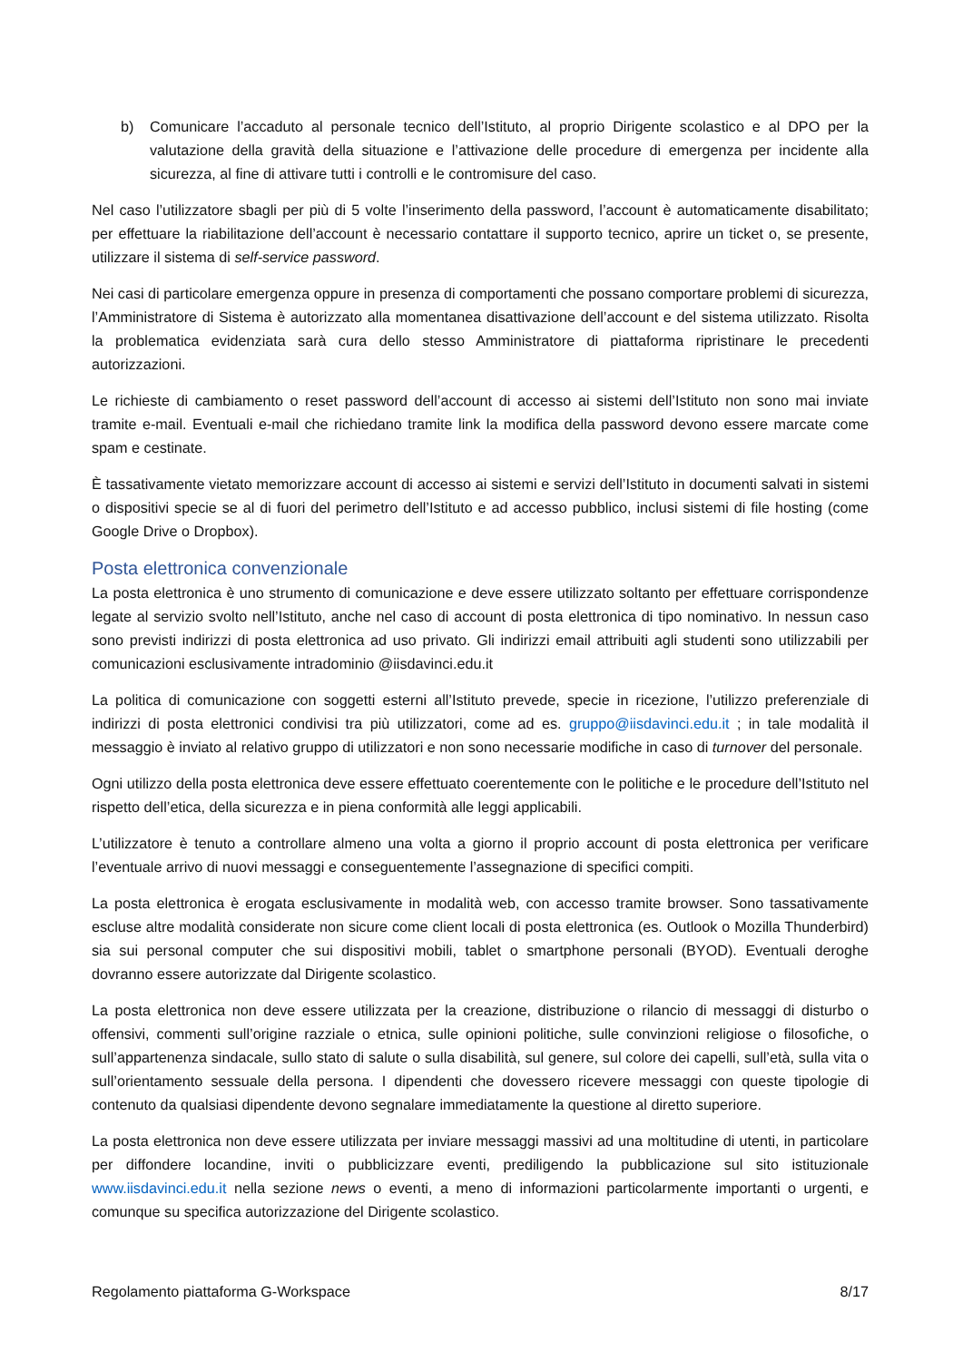b) Comunicare l’accaduto al personale tecnico dell’Istituto, al proprio Dirigente scolastico e al DPO per la valutazione della gravità della situazione e l’attivazione delle procedure di emergenza per incidente alla sicurezza, al fine di attivare tutti i controlli e le contromisure del caso.
Nel caso l’utilizzatore sbagli per più di 5 volte l’inserimento della password, l’account è automaticamente disabilitato; per effettuare la riabilitazione dell’account è necessario contattare il supporto tecnico, aprire un ticket o, se presente, utilizzare il sistema di self-service password.
Nei casi di particolare emergenza oppure in presenza di comportamenti che possano comportare problemi di sicurezza, l’Amministratore di Sistema è autorizzato alla momentanea disattivazione dell’account e del sistema utilizzato. Risolta la problematica evidenziata sarà cura dello stesso Amministratore di piattaforma ripristinare le precedenti autorizzazioni.
Le richieste di cambiamento o reset password dell’account di accesso ai sistemi dell’Istituto non sono mai inviate tramite e-mail. Eventuali e-mail che richiedano tramite link la modifica della password devono essere marcate come spam e cestinate.
È tassativamente vietato memorizzare account di accesso ai sistemi e servizi dell’Istituto in documenti salvati in sistemi o dispositivi specie se al di fuori del perimetro dell’Istituto e ad accesso pubblico, inclusi sistemi di file hosting (come Google Drive o Dropbox).
Posta elettronica convenzionale
La posta elettronica è uno strumento di comunicazione e deve essere utilizzato soltanto per effettuare corrispondenze legate al servizio svolto nell’Istituto, anche nel caso di account di posta elettronica di tipo nominativo. In nessun caso sono previsti indirizzi di posta elettronica ad uso privato. Gli indirizzi email attribuiti agli studenti sono utilizzabili per comunicazioni esclusivamente intradominio @iisdavinci.edu.it
La politica di comunicazione con soggetti esterni all’Istituto prevede, specie in ricezione, l’utilizzo preferenziale di indirizzi di posta elettronici condivisi tra più utilizzatori, come ad es. gruppo@iisdavinci.edu.it ; in tale modalità il messaggio è inviato al relativo gruppo di utilizzatori e non sono necessarie modifiche in caso di turnover del personale.
Ogni utilizzo della posta elettronica deve essere effettuato coerentemente con le politiche e le procedure dell’Istituto nel rispetto dell’etica, della sicurezza e in piena conformità alle leggi applicabili.
L’utilizzatore è tenuto a controllare almeno una volta a giorno il proprio account di posta elettronica per verificare l’eventuale arrivo di nuovi messaggi e conseguentemente l’assegnazione di specifici compiti.
La posta elettronica è erogata esclusivamente in modalità web, con accesso tramite browser. Sono tassativamente escluse altre modalità considerate non sicure come client locali di posta elettronica (es. Outlook o Mozilla Thunderbird) sia sui personal computer che sui dispositivi mobili, tablet o smartphone personali (BYOD). Eventuali deroghe dovranno essere autorizzate dal Dirigente scolastico.
La posta elettronica non deve essere utilizzata per la creazione, distribuzione o rilancio di messaggi di disturbo o offensivi, commenti sull’origine razziale o etnica, sulle opinioni politiche, sulle convinzioni religiose o filosofiche, o sull’appartenenza sindacale, sullo stato di salute o sulla disabilità, sul genere, sul colore dei capelli, sull’età, sulla vita o sull’orientamento sessuale della persona. I dipendenti che dovessero ricevere messaggi con queste tipologie di contenuto da qualsiasi dipendente devono segnalare immediatamente la questione al diretto superiore.
La posta elettronica non deve essere utilizzata per inviare messaggi massivi ad una moltitudine di utenti, in particolare per diffondere locandine, inviti o pubblicizzare eventi, prediligendo la pubblicazione sul sito istituzionale www.iisdavinci.edu.it nella sezione news o eventi, a meno di informazioni particolarmente importanti o urgenti, e comunque su specifica autorizzazione del Dirigente scolastico.
Regolamento piattaforma G-Workspace 8/17